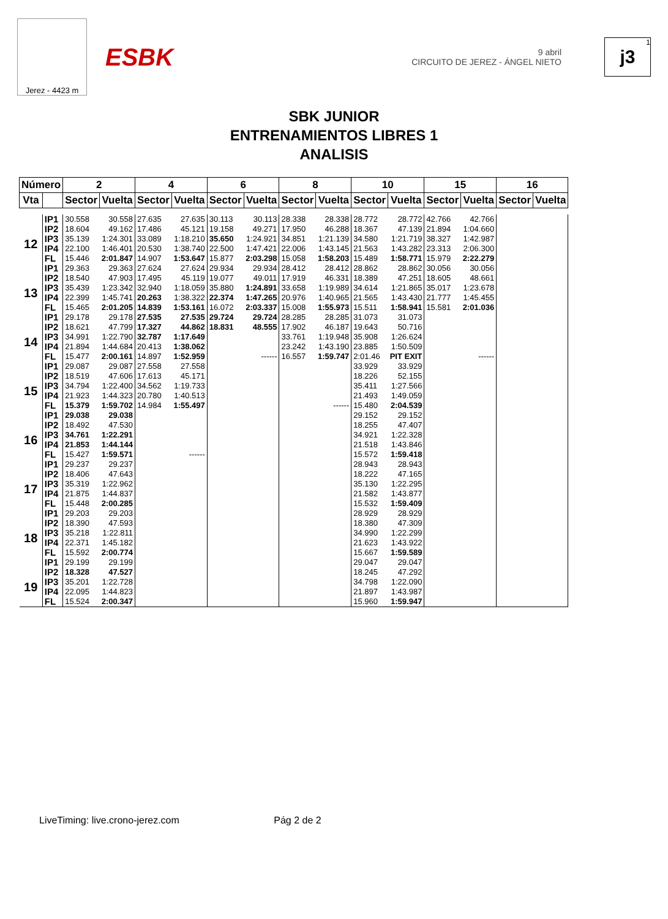Jerez - 4423 m
ESBK
9 abril
CIRCUITO DE JEREZ - ÁNGEL NIETO
1
j3
SBK JUNIOR
ENTRENAMIENTOS LIBRES 1
ANALISIS
| Número | | 2 | | 4 | | 6 | | 8 | | 10 | | 15 | | 16 | |
| --- | --- | --- | --- | --- | --- | --- | --- | --- | --- | --- | --- | --- | --- | --- | --- |
| Vta | | Sector | Vuelta | Sector | Vuelta | Sector | Vuelta | Sector | Vuelta | Sector | Vuelta | Sector | Vuelta | Sector | Vuelta |
| | IP1 | 30.558 | 30.558 | 27.635 | 27.635 | 30.113 | 30.113 | 28.338 | 28.338 | 28.772 | 28.772 | 42.766 | 42.766 | | |
| 12 | IP2 | 18.604 | 49.162 | 17.486 | 45.121 | 19.158 | 49.271 | 17.950 | 46.288 | 18.367 | 47.139 | 21.894 | 1:04.660 | | |
| | IP3 | 35.139 | 1:24.301 | 33.089 | 1:18.210 | 35.650 | 1:24.921 | 34.851 | 1:21.139 | 34.580 | 1:21.719 | 38.327 | 1:42.987 | | |
| | IP4 | 22.100 | 1:46.401 | 20.530 | 1:38.740 | 22.500 | 1:47.421 | 22.006 | 1:43.145 | 21.563 | 1:43.282 | 23.313 | 2:06.300 | | |
| | FL | 15.446 | 2:01.847 | 14.907 | 1:53.647 | 15.877 | 2:03.298 | 15.058 | 1:58.203 | 15.489 | 1:58.771 | 15.979 | 2:22.279 | | |
| | IP1 | 29.363 | 29.363 | 27.624 | 27.624 | 29.934 | 29.934 | 28.412 | 28.412 | 28.862 | 28.862 | 30.056 | 30.056 | | |
| 13 | IP2 | 18.540 | 47.903 | 17.495 | 45.119 | 19.077 | 49.011 | 17.919 | 46.331 | 18.389 | 47.251 | 18.605 | 48.661 | | |
| | IP3 | 35.439 | 1:23.342 | 32.940 | 1:18.059 | 35.880 | 1:24.891 | 33.658 | 1:19.989 | 34.614 | 1:21.865 | 35.017 | 1:23.678 | | |
| | IP4 | 22.399 | 1:45.741 | 20.263 | 1:38.322 | 22.374 | 1:47.265 | 20.976 | 1:40.965 | 21.565 | 1:43.430 | 21.777 | 1:45.455 | | |
| | FL | 15.465 | 2:01.205 | 14.839 | 1:53.161 | 16.072 | 2:03.337 | 15.008 | 1:55.973 | 15.511 | 1:58.941 | 15.581 | 2:01.036 | | |
| | IP1 | 29.178 | 29.178 | 27.535 | 27.535 | 29.724 | 29.724 | 28.285 | 28.285 | 31.073 | 31.073 | | | | |
| 14 | IP2 | 18.621 | 47.799 | 17.327 | 44.862 | 18.831 | 48.555 | 17.902 | 46.187 | 19.643 | 50.716 | | | | |
| | IP3 | 34.991 | 1:22.790 | 32.787 | 1:17.649 | | | 33.761 | 1:19.948 | 35.908 | 1:26.624 | | | | |
| | IP4 | 21.894 | 1:44.684 | 20.413 | 1:38.062 | | | 23.242 | 1:43.190 | 23.885 | 1:50.509 | | | | |
| | FL | 15.477 | 2:00.161 | 14.897 | 1:52.959 | | ------ | 16.557 | 1:59.747 | 2:01.46 | PIT EXIT | | ------ | | |
| | IP1 | 29.087 | 29.087 | 27.558 | 27.558 | | | | | 33.929 | 33.929 | | | | |
| 15 | IP2 | 18.519 | 47.606 | 17.613 | 45.171 | | | | | 18.226 | 52.155 | | | | |
| | IP3 | 34.794 | 1:22.400 | 34.562 | 1:19.733 | | | | | 35.411 | 1:27.566 | | | | |
| | IP4 | 21.923 | 1:44.323 | 20.780 | 1:40.513 | | | | | 21.493 | 1:49.059 | | | | |
| | FL | 15.379 | 1:59.702 | 14.984 | 1:55.497 | | | | ------ | 15.480 | 2:04.539 | | | | |
| | IP1 | 29.038 | 29.038 | | | | | | | 29.152 | 29.152 | | | | |
| 16 | IP2 | 18.492 | 47.530 | | | | | | | 18.255 | 47.407 | | | | |
| | IP3 | 34.761 | 1:22.291 | | | | | | | 34.921 | 1:22.328 | | | | |
| | IP4 | 21.853 | 1:44.144 | | | | | | | 21.518 | 1:43.846 | | | | |
| | FL | 15.427 | 1:59.571 | | ------ | | | | | 15.572 | 1:59.418 | | | | |
| | IP1 | 29.237 | 29.237 | | | | | | | 28.943 | 28.943 | | | | |
| 17 | IP2 | 18.406 | 47.643 | | | | | | | 18.222 | 47.165 | | | | |
| | IP3 | 35.319 | 1:22.962 | | | | | | | 35.130 | 1:22.295 | | | | |
| | IP4 | 21.875 | 1:44.837 | | | | | | | 21.582 | 1:43.877 | | | | |
| | FL | 15.448 | 2:00.285 | | | | | | | 15.532 | 1:59.409 | | | | |
| | IP1 | 29.203 | 29.203 | | | | | | | 28.929 | 28.929 | | | | |
| 18 | IP2 | 18.390 | 47.593 | | | | | | | 18.380 | 47.309 | | | | |
| | IP3 | 35.218 | 1:22.811 | | | | | | | 34.990 | 1:22.299 | | | | |
| | IP4 | 22.371 | 1:45.182 | | | | | | | 21.623 | 1:43.922 | | | | |
| | FL | 15.592 | 2:00.774 | | | | | | | 15.667 | 1:59.589 | | | | |
| | IP1 | 29.199 | 29.199 | | | | | | | 29.047 | 29.047 | | | | |
| 19 | IP2 | 18.328 | 47.527 | | | | | | | 18.245 | 47.292 | | | | |
| | IP3 | 35.201 | 1:22.728 | | | | | | | 34.798 | 1:22.090 | | | | |
| | IP4 | 22.095 | 1:44.823 | | | | | | | 21.897 | 1:43.987 | | | | |
| | FL | 15.524 | 2:00.347 | | | | | | | 15.960 | 1:59.947 | | | | |
LiveTiming: live.crono-jerez.com Pág 2 de 2